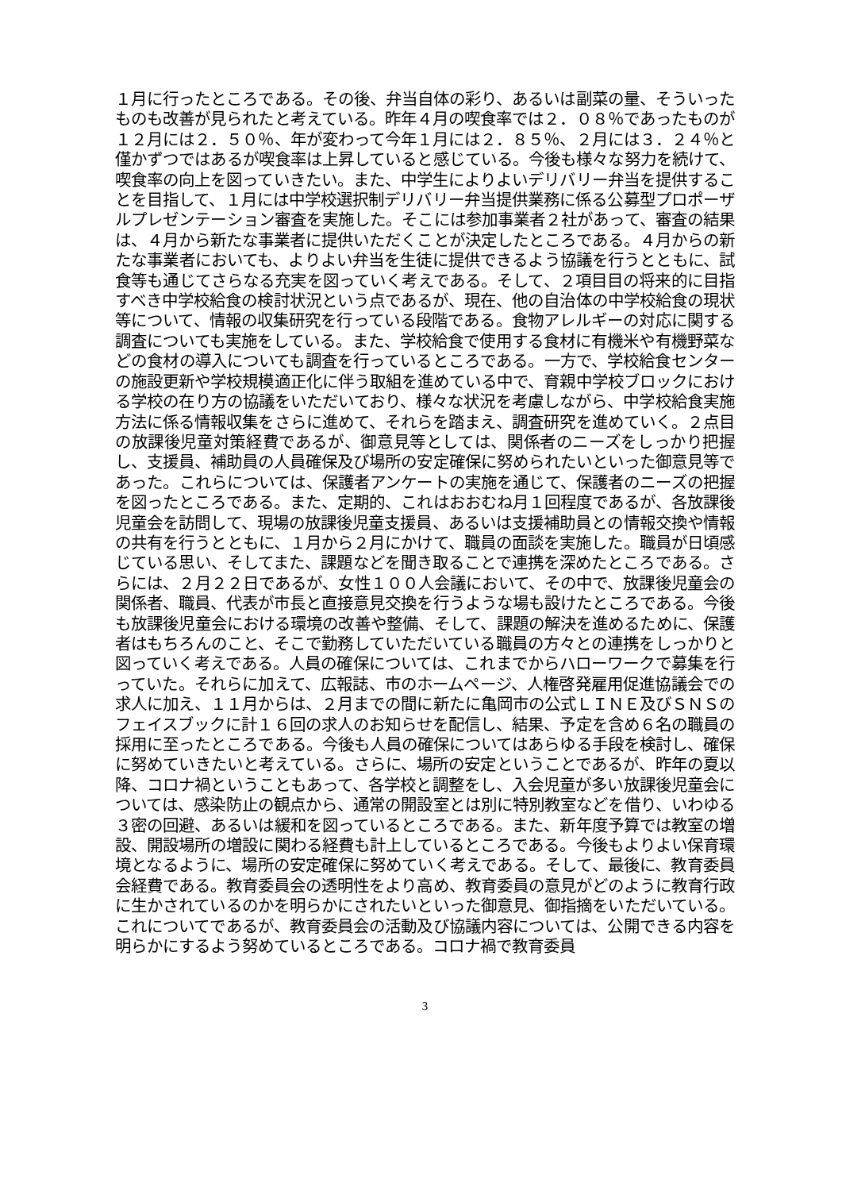１月に行ったところである。その後、弁当自体の彩り、あるいは副菜の量、そういったものも改善が見られたと考えている。昨年４月の喫食率では２．０８％であったものが１２月には２．５０％、年が変わって今年１月には２．８５％、２月には３．２４％と僅かずつではあるが喫食率は上昇していると感じている。今後も様々な努力を続けて、喫食率の向上を図っていきたい。また、中学生によりよいデリバリー弁当を提供することを目指して、１月には中学校選択制デリバリー弁当提供業務に係る公募型プロポーザルプレゼンテーション審査を実施した。そこには参加事業者２社があって、審査の結果は、４月から新たな事業者に提供いただくことが決定したところである。４月からの新たな事業者においても、よりよい弁当を生徒に提供できるよう協議を行うとともに、試食等も通じてさらなる充実を図っていく考えである。そして、２項目目の将来的に目指すべき中学校給食の検討状況という点であるが、現在、他の自治体の中学校給食の現状等について、情報の収集研究を行っている段階である。食物アレルギーの対応に関する調査についても実施をしている。また、学校給食で使用する食材に有機米や有機野菜などの食材の導入についても調査を行っているところである。一方で、学校給食センターの施設更新や学校規模適正化に伴う取組を進めている中で、育親中学校ブロックにおける学校の在り方の協議をいただいており、様々な状況を考慮しながら、中学校給食実施方法に係る情報収集をさらに進めて、それらを踏まえ、調査研究を進めていく。２点目の放課後児童対策経費であるが、御意見等としては、関係者のニーズをしっかり把握し、支援員、補助員の人員確保及び場所の安定確保に努められたいといった御意見等であった。これらについては、保護者アンケートの実施を通じて、保護者のニーズの把握を図ったところである。また、定期的、これはおおむね月１回程度であるが、各放課後児童会を訪問して、現場の放課後児童支援員、あるいは支援補助員との情報交換や情報の共有を行うとともに、１月から２月にかけて、職員の面談を実施した。職員が日頃感じている思い、そしてまた、課題などを聞き取ることで連携を深めたところである。さらには、２月２２日であるが、女性１００人会議において、その中で、放課後児童会の関係者、職員、代表が市長と直接意見交換を行うような場も設けたところである。今後も放課後児童会における環境の改善や整備、そして、課題の解決を進めるために、保護者はもちろんのこと、そこで勤務していただいている職員の方々との連携をしっかりと図っていく考えである。人員の確保については、これまでからハローワークで募集を行っていた。それらに加えて、広報誌、市のホームページ、人権啓発雇用促進協議会での求人に加え、１１月からは、２月までの間に新たに亀岡市の公式ＬＩＮＥ及びＳＮＳのフェイスブックに計１６回の求人のお知らせを配信し、結果、予定を含め６名の職員の採用に至ったところである。今後も人員の確保についてはあらゆる手段を検討し、確保に努めていきたいと考えている。さらに、場所の安定ということであるが、昨年の夏以降、コロナ禍ということもあって、各学校と調整をし、入会児童が多い放課後児童会については、感染防止の観点から、通常の開設室とは別に特別教室などを借り、いわゆる３密の回避、あるいは緩和を図っているところである。また、新年度予算では教室の増設、開設場所の増設に関わる経費も計上しているところである。今後もよりよい保育環境となるように、場所の安定確保に努めていく考えである。そして、最後に、教育委員会経費である。教育委員会の透明性をより高め、教育委員の意見がどのように教育行政に生かされているのかを明らかにされたいといった御意見、御指摘をいただいている。これについてであるが、教育委員会の活動及び協議内容については、公開できる内容を明らかにするよう努めているところである。コロナ禍で教育委員
3